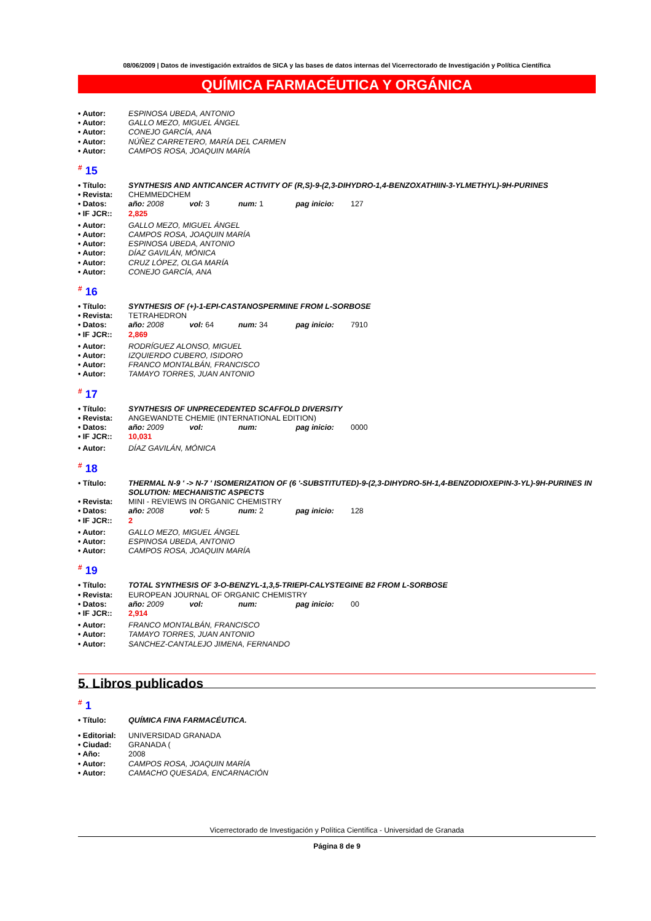08/06/2009 | Datos de investigación extraídos de SICA y las bases de datos internas del Vicerrectorado de Investigación y Política Científica
QUÍMICA FARMACÉUTICA Y ORGÁNICA
• Autor: ESPINOSA UBEDA, ANTONIO
• Autor: GALLO MEZO, MIGUEL ÁNGEL
• Autor: CONEJO GARCÍA, ANA
• Autor: NÚÑEZ CARRETERO, MARÍA DEL CARMEN
• Autor: CAMPOS ROSA, JOAQUIN MARÍA
<sup>#</sup> 15
• Título: SYNTHESIS AND ANTICANCER ACTIVITY OF (R,S)-9-(2,3-DIHYDRO-1,4-BENZOXATHIIN-3-YLMETHYL)-9H-PURINES
• Revista: CHEMMEDCHEM
• Datos: año: 2008 vol: 3 num: 1 pag inicio: 127
• IF JCR:: 2,825
• Autor: GALLO MEZO, MIGUEL ÁNGEL
• Autor: CAMPOS ROSA, JOAQUIN MARÍA
• Autor: ESPINOSA UBEDA, ANTONIO
• Autor: DÍAZ GAVILÁN, MÓNICA
• Autor: CRUZ LÓPEZ, OLGA MARÍA
• Autor: CONEJO GARCÍA, ANA
<sup>#</sup> 16
• Título: SYNTHESIS OF (+)-1-EPI-CASTANOSPERMINE FROM L-SORBOSE
• Revista: TETRAHEDRON
• Datos: año: 2008 vol: 64 num: 34 pag inicio: 7910
• IF JCR:: 2,869
• Autor: RODRÍGUEZ ALONSO, MIGUEL
• Autor: IZQUIERDO CUBERO, ISIDORO
• Autor: FRANCO MONTALBÁN, FRANCISCO
• Autor: TAMAYO TORRES, JUAN ANTONIO
<sup>#</sup> 17
• Título: SYNTHESIS OF UNPRECEDENTED SCAFFOLD DIVERSITY
• Revista: ANGEWANDTE CHEMIE (INTERNATIONAL EDITION)
• Datos: año: 2009 vol: num: pag inicio: 0000
• IF JCR:: 10,031
• Autor: DÍAZ GAVILÁN, MÓNICA
<sup>#</sup> 18
• Título: THERMAL N-9 ' -> N-7 ' ISOMERIZATION OF (6 '-SUBSTITUTED)-9-(2,3-DIHYDRO-5H-1,4-BENZODIOXEPIN-3-YL)-9H-PURINES IN SOLUTION: MECHANISTIC ASPECTS
• Revista: MINI - REVIEWS IN ORGANIC CHEMISTRY
• Datos: año: 2008 vol: 5 num: 2 pag inicio: 128
• IF JCR:: 2
• Autor: GALLO MEZO, MIGUEL ÁNGEL
• Autor: ESPINOSA UBEDA, ANTONIO
• Autor: CAMPOS ROSA, JOAQUIN MARÍA
<sup>#</sup> 19
• Título: TOTAL SYNTHESIS OF 3-O-BENZYL-1,3,5-TRIEPI-CALYSTEGINE B2 FROM L-SORBOSE
• Revista: EUROPEAN JOURNAL OF ORGANIC CHEMISTRY
• Datos: año: 2009 vol: num: pag inicio: 00
• IF JCR:: 2,914
• Autor: FRANCO MONTALBÁN, FRANCISCO
• Autor: TAMAYO TORRES, JUAN ANTONIO
• Autor: SANCHEZ-CANTALEJO JIMENA, FERNANDO
5. Libros publicados
<sup>#</sup> 1
• Título: QUÍMICA FINA FARMACÉUTICA.
• Editorial:
UNIVERSIDAD GRANADA
• Ciudad: GRANADA (
• Año: 2008
• Autor: CAMPOS ROSA, JOAQUIN MARÍA
• Autor: CAMACHO QUESADA, ENCARNACIÓN
Vicerrectorado de Investigación y Política Científica - Universidad de Granada
Página 8 de 9